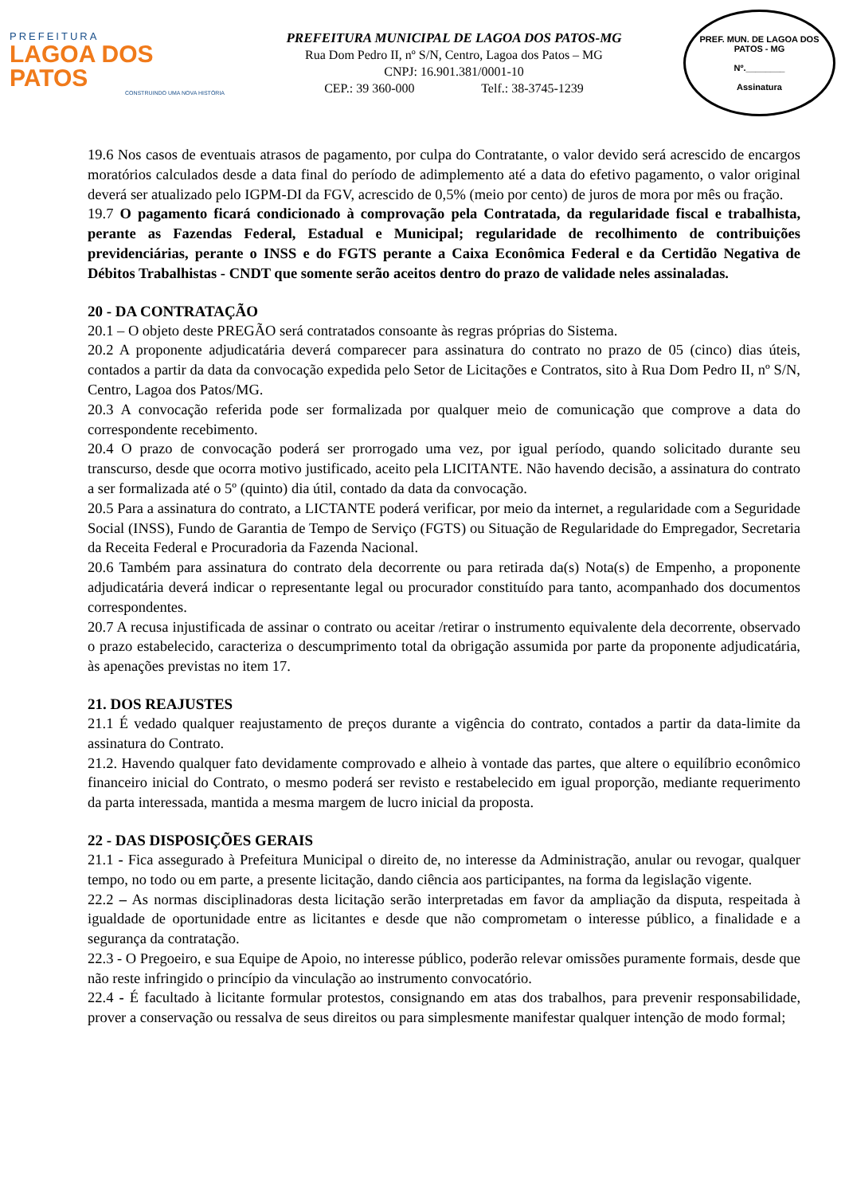PREFEITURA
LAGOA DOS PATOS
CONSTRUINDO UMA NOVA HISTÓRIA
PREFEITURA MUNICIPAL DE LAGOA DOS PATOS-MG
Rua Dom Pedro II, nº S/N, Centro, Lagoa dos Patos – MG
CNPJ: 16.901.381/0001-10
CEP.: 39 360-000 Telf.: 38-3745-1239
PREF. MUN. DE LAGOA DOS PATOS - MG
Nº.________
Assinatura
19.6 Nos casos de eventuais atrasos de pagamento, por culpa do Contratante, o valor devido será acrescido de encargos moratórios calculados desde a data final do período de adimplemento até a data do efetivo pagamento, o valor original deverá ser atualizado pelo IGPM-DI da FGV, acrescido de 0,5% (meio por cento) de juros de mora por mês ou fração.
19.7 O pagamento ficará condicionado à comprovação pela Contratada, da regularidade fiscal e trabalhista, perante as Fazendas Federal, Estadual e Municipal; regularidade de recolhimento de contribuições previdenciárias, perante o INSS e do FGTS perante a Caixa Econômica Federal e da Certidão Negativa de Débitos Trabalhistas - CNDT que somente serão aceitos dentro do prazo de validade neles assinaladas.
20 - DA CONTRATAÇÃO
20.1 – O objeto deste PREGÃO será contratados consoante às regras próprias do Sistema.
20.2 A proponente adjudicatária deverá comparecer para assinatura do contrato no prazo de 05 (cinco) dias úteis, contados a partir da data da convocação expedida pelo Setor de Licitações e Contratos, sito à Rua Dom Pedro II, nº S/N, Centro, Lagoa dos Patos/MG.
20.3 A convocação referida pode ser formalizada por qualquer meio de comunicação que comprove a data do correspondente recebimento.
20.4 O prazo de convocação poderá ser prorrogado uma vez, por igual período, quando solicitado durante seu transcurso, desde que ocorra motivo justificado, aceito pela LICITANTE. Não havendo decisão, a assinatura do contrato a ser formalizada até o 5º (quinto) dia útil, contado da data da convocação.
20.5 Para a assinatura do contrato, a LICTANTE poderá verificar, por meio da internet, a regularidade com a Seguridade Social (INSS), Fundo de Garantia de Tempo de Serviço (FGTS) ou Situação de Regularidade do Empregador, Secretaria da Receita Federal e Procuradoria da Fazenda Nacional.
20.6 Também para assinatura do contrato dela decorrente ou para retirada da(s) Nota(s) de Empenho, a proponente adjudicatária deverá indicar o representante legal ou procurador constituído para tanto, acompanhado dos documentos correspondentes.
20.7 A recusa injustificada de assinar o contrato ou aceitar /retirar o instrumento equivalente dela decorrente, observado o prazo estabelecido, caracteriza o descumprimento total da obrigação assumida por parte da proponente adjudicatária, às apenações previstas no item 17.
21. DOS REAJUSTES
21.1 É vedado qualquer reajustamento de preços durante a vigência do contrato, contados a partir da data-limite da assinatura do Contrato.
21.2. Havendo qualquer fato devidamente comprovado e alheio à vontade das partes, que altere o equilíbrio econômico financeiro inicial do Contrato, o mesmo poderá ser revisto e restabelecido em igual proporção, mediante requerimento da parta interessada, mantida a mesma margem de lucro inicial da proposta.
22 - DAS DISPOSIÇÕES GERAIS
21.1 - Fica assegurado à Prefeitura Municipal o direito de, no interesse da Administração, anular ou revogar, qualquer tempo, no todo ou em parte, a presente licitação, dando ciência aos participantes, na forma da legislação vigente.
22.2 – As normas disciplinadoras desta licitação serão interpretadas em favor da ampliação da disputa, respeitada à igualdade de oportunidade entre as licitantes e desde que não comprometam o interesse público, a finalidade e a segurança da contratação.
22.3 - O Pregoeiro, e sua Equipe de Apoio, no interesse público, poderão relevar omissões puramente formais, desde que não reste infringido o princípio da vinculação ao instrumento convocatório.
22.4 - É facultado à licitante formular protestos, consignando em atas dos trabalhos, para prevenir responsabilidade, prover a conservação ou ressalva de seus direitos ou para simplesmente manifestar qualquer intenção de modo formal;